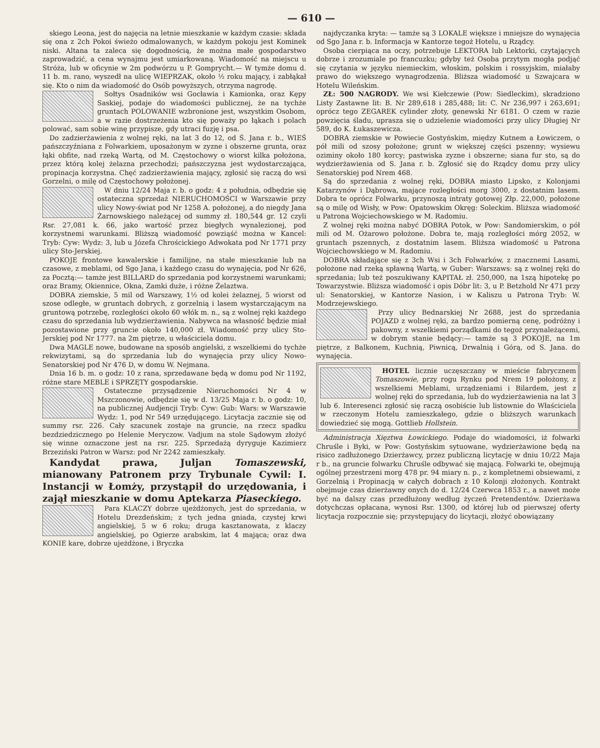— 610 —
skiego Leona, jest do najęcia na letnie mieszkanie w każdym czasie: składa się ona z 2ch Pokoi świeżo odmalowanych, w każdym pokoju jest Kominek niski. Altana ta zaleca się dogodnością, że można małe gospodarstwo zaprowadzić, a cena wynajmu jest umiarkowaną. Wiadomość na miejscu u Stróża, lub w oficynie w 2m podwórzu u P. Gomprycht.— W tymże domu d. 11 b. m. rano, wyszedł na ulicę WIEPRZAK, około ½ roku mający, i zabłąkał się. Kto o nim da wiadomość do Osób powyższych, otrzyma nagrodę.
Sołtys Osadników wsi Gocławia i Kamionka, oraz Kępy Saskiej, podaje do wiadomości publicznej, że na tychże gruntach POLOWANIE wzbronione jest, wszystkim Osobom, a w razie dostrzeżenia kto się poważy po łąkach i polach polować, sam sobie winę przypisze, gdy utraci fuzję i psa.
Do zadzierżawienia z wolnej ręki, na lat 3 do 12, od Ś. Jana r. b., WIEŚ pańszczyźniana z Folwarkiem, uposażonym w zyzne i obszerne grunta, oraz łąki obfite, nad rzeką Wartą, od M. Częstochowy o wiorst kilka położona, przez którą kolej żelazna przechodzi; pańszczyzna jest wydostarczająca, propinacja korzystna. Chęć zadzierżawienia mający, zgłosić się raczą do wsi Gorzelni, o milę od Częstochowy położonej.
W dniu 12/24 Maja r. b. o godz: 4 z południa, odbędzie się ostateczna sprzedaż NIERUCHOMOŚCI w Warszawie przy ulicy Nowy-świat pod Nr 1258 A. położonej, a do niegdy Jana Żarnowskiego należącej od summy zł. 180,544 gr. 12 czyli Rsr. 27,081 k. 66, jako wartość przez biegłych wynalezionej, pod korzystnemi warunkami. Bliższą wiadomość powziąść można w Kancel: Tryb: Cyw: Wydz: 3, lub u Józefa Chrościckiego Adwokata pod Nr 1771 przy ulicy Sto-Jerskiej.
POKOJE frontowe kawalerskie i familijne, na stałe mieszkanie lub na czasowe, z meblami, od Sgo Jana, i każdego czasu do wynajęcia, pod Nr 626, za Pocztą:— tamże jest BILLARD do sprzedania pod korzystnemi warunkami; oraz Bramy, Okiennice, Okna, Zamki duże, i różne Żelaztwa.
DOBRA ziemskie, 5 mil od Warszawy, 1½ od kolei żelaznej, 5 wiorst od szose odległe, w gruntach dobrych, z gorzelnią i lasem wystarczającym na gruntową potrzebę, rozległości około 60 włók m. n., są z wolnej ręki każdego czasu do sprzedania lub wydzierżawienia. Nabywca na własność będzie miał pozostawione przy gruncie około 140,000 zł. Wiadomość przy ulicy Sto-Jerskiej pod Nr 1777. na 2m piętrze, u właściciela domu.
Dwa MAGLE nowe, budowane na sposób angielski, z wszelkiemi do tychże rekwizytami, są do sprzedania lub do wynajęcia przy ulicy Nowo-Senatorskiej pod Nr 476 D, w domu W. Nejmana.
Dnia 16 b. m. o godz: 10 z rana, sprzedawane będą w domu pod Nr 1192, różne stare MEBLE i SPRZĘTY gospodarskie.
Ostateczne przysądzenie Nieruchomości Nr 4 w Mszczonowie, odbędzie się w d. 13/25 Maja r. b. o godz: 10, na publicznej Audjencji Tryb: Cyw: Gub: Wars: w Warszawie Wydz: 1, pod Nr 549 urzędującego. Licytacja zacznie się od summy rsr. 226. Cały szacunek zostaje na gruncie, na rzecz spadku bezdziedzicznego po Helenie Meryczow. Vadjum na stole Sądowym złożyć się winne oznaczone jest na rsr. 225. Sprzedażą dyryguje Kazimierz Brzeziński Patron w Warsz: pod Nr 2242 zamieszkały.
Kandydat prawa, Juljan Tomaszewski, mianowany Patronem przy Trybunale Cywil: I. Instancji w Łomży, przystąpił do urzędowania, i zajął mieszkanie w domu Aptekarza Piaseckiego.
Para KLACZY dobrze ujeżdżonych, jest do sprzedania, w Hotelu Drezdeńskim; z tych jedna gniada, czystej krwi angielskiej, 5 w 6 roku; druga kasztanowata, z klaczy angielskiej, po Ogierze arabskim, lat 4 mająca; oraz dwa KONIE kare, dobrze ujeżdżone, i Bryczka
najdyczanka kryta: — tamże są 3 LOKALE większe i mniejsze do wynajęcia od Sgo Jana r. b. Informacja w Kantorze tegoż Hotelu, u Rządcy.
Osoba cierpiąca na oczy, potrzebuje LEKTORA lub Lektorki, czytających dobrze i zrozumiale po francuzku; gdyby też Osoba przytym mogła podjąć się czytania w języku niemieckim, włoskim, polskim i rossyjskim, miałaby prawo do większego wynagrodzenia. Bliższa wiadomość u Szwajcara w Hotelu Wileńskim.
ZŁ: 500 NAGRODY. We wsi Kiełczewie (Pow: Siedleckim), skradziono Listy Zastawne lit: B. Nr 289,618 i 285,488; lit: C. Nr 236,997 i 263,691; oprócz tego ZEGAREK cylinder złoty, genewski Nr 6181. O czem w razie powzięcia śladu, uprasza się o udzielenie wiadomości przy ulicy Długiej Nr 589, do K. Łukaszewicza.
DOBRA ziemskie w Powiecie Gostyńskim, między Kutnem a Łowiczem, o pół mili od szosy położone; grunt w większej części pszenny; wysiewu oziminy około 180 korcy; pastwiska zyzne i obszerne; siana fur sto, są do wydzierżawienia od S. Jana r. b. Zgłosić się do Rządcy domu przy ulicy Senatorskiej pod Nrem 468.
Są do sprzedania z wolnej ręki, DOBRA miasto Lipsko, z Kolonjami Katarzynów i Dąbrowa, mające rozległości morg 3000, z dostatnim lasem. Dobra te oprócz Folwarku, przynoszą intraty gotowej Złp. 22,000, położone są o milę od Wisły, w Pow: Opatowskim Okręg: Soleckim. Bliższa wiadomość u Patrona Wojciechowskiego w M. Radomiu.
Z wolnej ręki można nabyć DOBRA Potok, w Pow: Sandomierskim, o pół mili od M. Ożarowo położone. Dobra te, mają rozległości mórg 2052, w gruntach pszennych, z dostatnim lasem. Bliższa wiadomość u Patrona Wojciechowskiego w M. Radomiu.
DOBRA składające się z 3ch Wsi i 3ch Folwarków, z znacznemi Lasami, położone nad rzeką spławną Wartą, w Guber: Warszaws: są z wolnej ręki do sprzedania; lub też poszukiwany KAPITAŁ zł. 250,000, na 1szą hipotekę po Towarzystwie. Bliższa wiadomość i opis Dóbr lit: 3, u P. Betzhold Nr 471 przy ul: Senatorskiej, w Kantorze Nasion, i w Kaliszu u Patrona Tryb: W. Modrzejewskiego.
Przy ulicy Bednarskiej Nr 2688, jest do sprzedania POJAZD z wolnej ręki, za bardzo pomierną cenę, podróżny i pakowny, z wszelkiemi porządkami do tegoż przynależącemi, w dobrym stanie będący:— tamże są 3 POKOJE, na 1m piętrze, z Balkonem, Kuchnią, Piwnicą, Drwalnią i Górą, od S. Jana. do wynajęcia.
HOTEL licznie uczęszczany w mieście fabrycznem Tomaszowie, przy rogu Rynku pod Nrem 19 położony, z wszelkiemi Meblami, urządzeniami i Bilardem, jest z wolnej ręki do sprzedania, lub do wydzierżawienia na lat 3 lub 6. Interesenci zgłosić się raczą osobiście lub listownie do Właściciela w rzeczonym Hotelu zamieszkałego, gdzie o bliższych warunkach dowiedzieć się mogą. Gottlieb Hollstein.
Administracja Xięztwa Łowickiego. Podaje do wiadomości, iż folwarki Chruśle i Byki, w Pow: Gostyńskim sytuowane, wydzierżawione będą na risico zadłużonego Dzierżawcy, przez publiczną licytację w dniu 10/22 Maja r b., na gruncie folwarku Chruśle odbywać się mającą. Folwarki te, obejmują ogólnej przestrzeni morg 478 pr. 94 miary n. p., z kompletnemi obsiewami, z Gorzelnią i Propinacją w całych dobrach z 10 Kolonji złożonych. Kontrakt obejmuje czas dzierżawny onych do d. 12/24 Czerwca 1853 r., a nawet może być na dalszy czas przedłużony według życzeń Pretendentów. Dzierżawa dotychczas opłacana, wynosi Rsr. 1300, od której lub od pierwszej oferty licytacja rozpocznie się; przystępujący do licytacji, złożyć obowiązany